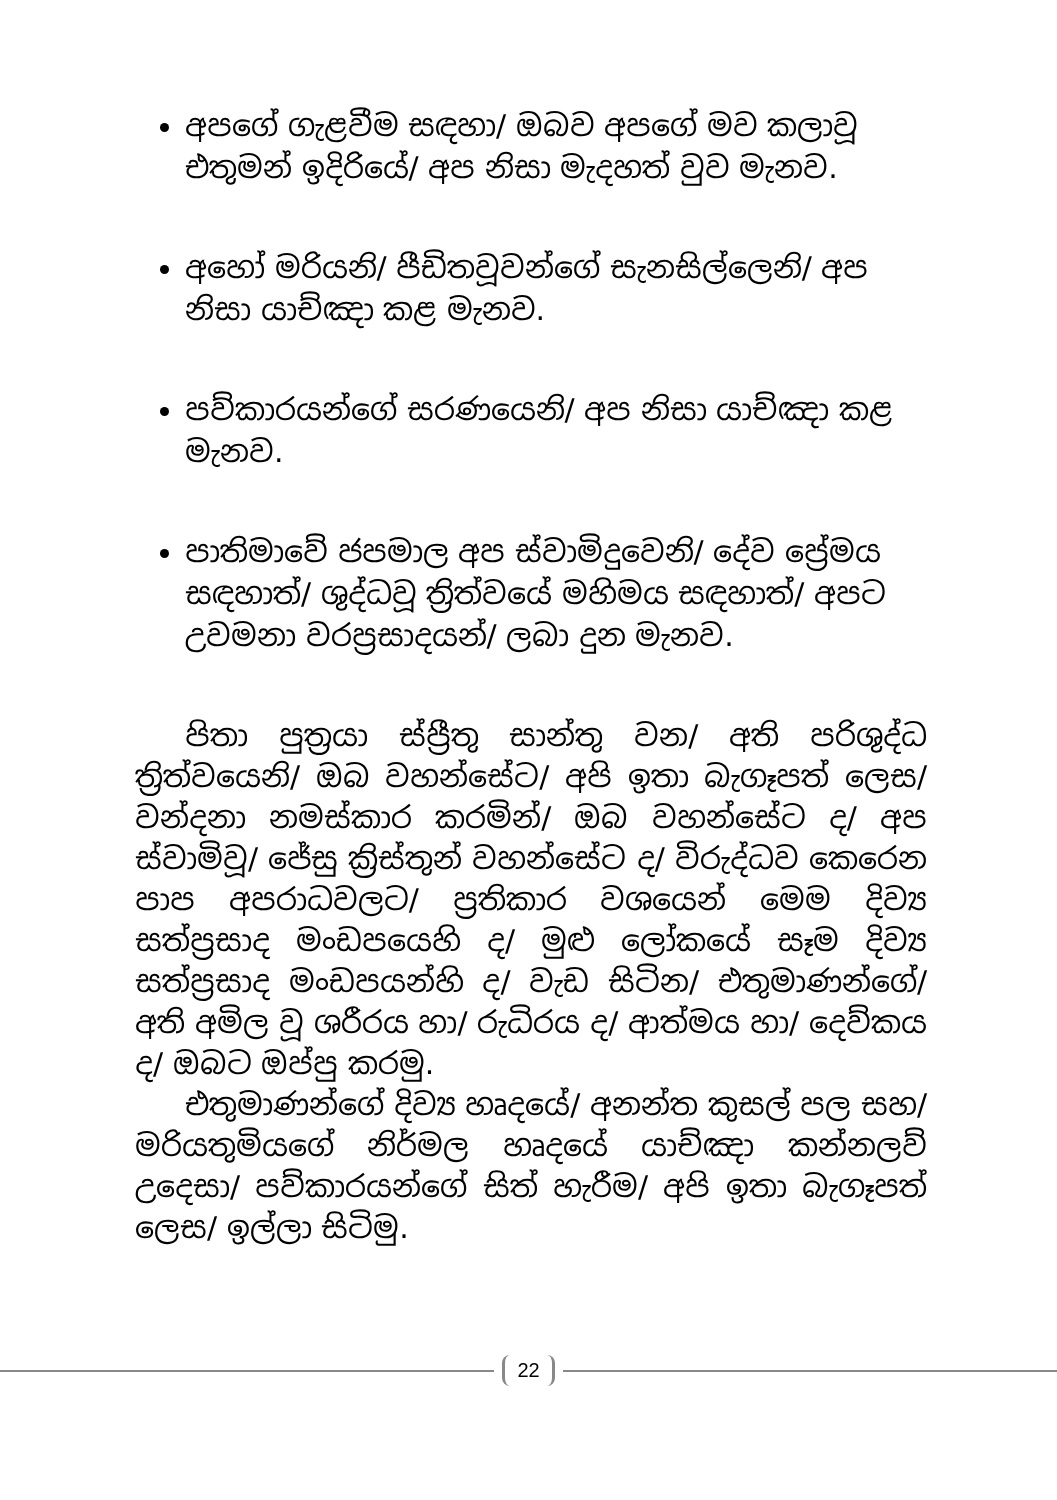අපගේ ගැළවීම සඳහා/ ඔබව අපගේ මව කලාවූ එතුමන් ඉදිරියේ/ අප නිසා මැදහත් වුව මැනව.
අහෝ මරියනි/ පීඩිතවූවන්ගේ සැනසිල්ලෙනි/ අප නිසා යාච්ඤා කළ මැනව.
පව්කාරයන්ගේ සරණයෙනි/ අප නිසා යාච්ඤා කළ මැනව.
පාතිමාවේ ජපමාල අප ස්වාමිදුවෙනි/ දේව ප්‍රේමය සඳහාත්/ ශුද්ධවූ ත්‍රිත්වයේ මහිමය සඳහාත්/ අපට උවමනා වරප්‍රසාදයන්/ ලබා දුන මැනව.
පිතා පුත්‍රයා ස්ප්‍රීතු සාන්තු වන/ අති පරිශුද්ධ ත්‍රිත්වයෙනි/ ඔබ වහන්සේට/ අපි ඉතා බැගෑපත් ලෙස/ වන්දනා නමස්කාර කරමින්/ ඔබ වහන්සේට ද/ අප ස්වාමිවූ/ ජේසු ක්‍රිස්තුන් වහන්සේට ද/ විරුද්ධව කෙරෙන පාප අපරාධවලට/ ප්‍රතිකාර වශයෙන් මෙම දිව්‍ය සත්ප්‍රසාද මංඩපයෙහි ද/ මුළු ලෝකයේ සෑම දිව්‍ය සත්ප්‍රසාද මංඩපයන්හි ද/ වැඩ සිටින/ එතුමාණන්ගේ/ අති අමිල වූ ශරීරය හා/ රුධිරය ද/ ආත්මය හා/ දෙව්කය ද/ ඔබට ඔප්පු කරමු.
එතුමාණන්ගේ දිව්‍ය හෘදයේ/ අනන්ත කුසල් පල සහ/ මරියතුමියගේ නිර්මල හෘදයේ යාච්ඤා කන්නලව් උදෙසා/ පව්කාරයන්ගේ සිත් හැරීම/ අපි ඉතා බැගෑපත් ලෙස/ ඉල්ලා සිටිමු.
22